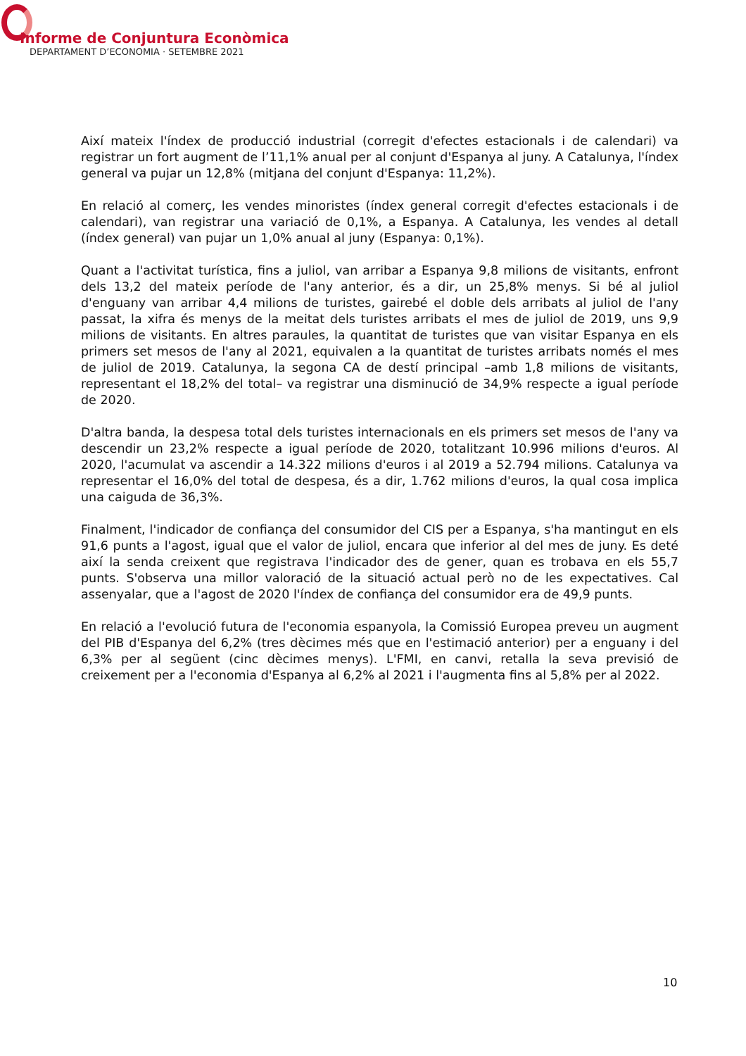Informe de Conjuntura Econòmica
DEPARTAMENT D’ECONOMIA · SETEMBRE 2021
Així mateix l'índex de producció industrial (corregit d'efectes estacionals i de calendari) va registrar un fort augment de l’11,1% anual per al conjunt d'Espanya al juny. A Catalunya, l'índex general va pujar un 12,8% (mitjana del conjunt d'Espanya: 11,2%).
En relació al comerç, les vendes minoristes (índex general corregit d'efectes estacionals i de calendari), van registrar una variació de 0,1%, a Espanya. A Catalunya, les vendes al detall (índex general) van pujar un 1,0% anual al juny (Espanya: 0,1%).
Quant a l'activitat turística, fins a juliol, van arribar a Espanya 9,8 milions de visitants, enfront dels 13,2 del mateix període de l'any anterior, és a dir, un 25,8% menys. Si bé al juliol d'enguany van arribar 4,4 milions de turistes, gairebé el doble dels arribats al juliol de l'any passat, la xifra és menys de la meitat dels turistes arribats el mes de juliol de 2019, uns 9,9 milions de visitants. En altres paraules, la quantitat de turistes que van visitar Espanya en els primers set mesos de l'any al 2021, equivalen a la quantitat de turistes arribats només el mes de juliol de 2019. Catalunya, la segona CA de destí principal –amb 1,8 milions de visitants, representant el 18,2% del total– va registrar una disminució de 34,9% respecte a igual període de 2020.
D'altra banda, la despesa total dels turistes internacionals en els primers set mesos de l'any va descendir un 23,2% respecte a igual període de 2020, totalitzant 10.996 milions d'euros. Al 2020, l'acumulat va ascendir a 14.322 milions d'euros i al 2019 a 52.794 milions. Catalunya va representar el 16,0% del total de despesa, és a dir, 1.762 milions d'euros, la qual cosa implica una caiguda de 36,3%.
Finalment, l'indicador de confiança del consumidor del CIS per a Espanya, s'ha mantingut en els 91,6 punts a l'agost, igual que el valor de juliol, encara que inferior al del mes de juny. Es deté així la senda creixent que registrava l'indicador des de gener, quan es trobava en els 55,7 punts. S'observa una millor valoració de la situació actual però no de les expectatives. Cal assenyalar, que a l'agost de 2020 l'índex de confiança del consumidor era de 49,9 punts.
En relació a l'evolució futura de l'economia espanyola, la Comissió Europea preveu un augment del PIB d'Espanya del 6,2% (tres dècimes més que en l'estimació anterior) per a enguany i del 6,3% per al següent (cinc dècimes menys). L'FMI, en canvi, retalla la seva previsió de creixement per a l'economia d'Espanya al 6,2% al 2021 i l'augmenta fins al 5,8% per al 2022.
10